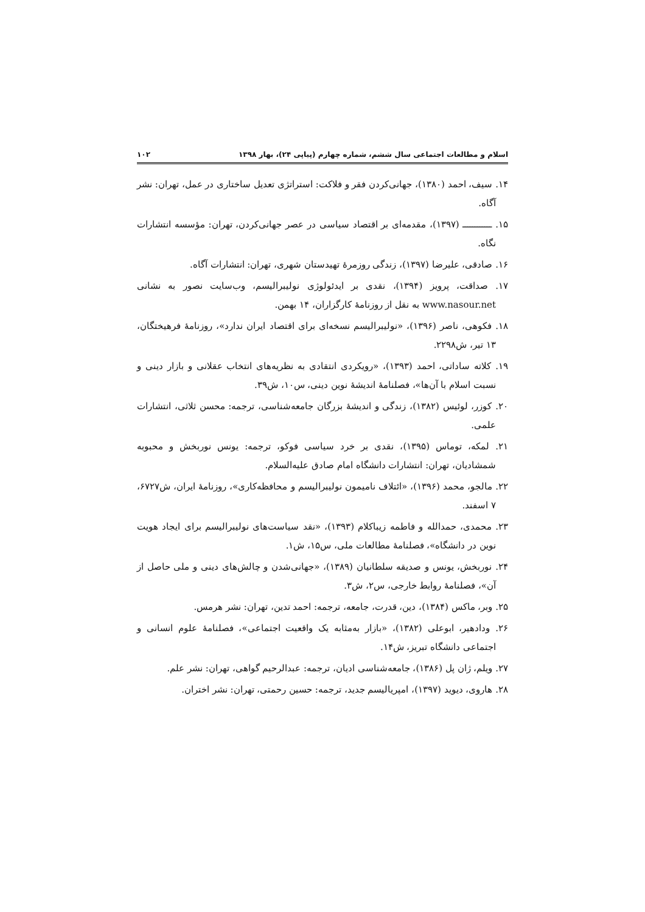اسلام و مطالعات اجتماعی سال ششم، شماره چهارم (پیاپی ۲۴)، بهار ۱۳۹۸ ۱۰۲
۱۴. سیف، احمد (۱۳۸۰)، جهانی‌کردن فقر و فلاکت: استراتژی تعدیل ساختاری در عمل، تهران: نشر آگاه.
۱۵. ــــــــــــ (۱۳۹۷)، مقدمه‌ای بر اقتصاد سیاسی در عصر جهانی‌کردن، تهران: مؤسسه انتشارات نگاه.
۱۶. صادقی، علیرضا (۱۳۹۷)، زندگی روزمرهٔ تهیدستان شهری، تهران: انتشارات آگاه.
۱۷. صداقت، پرویز (۱۳۹۴)، نقدی بر ایدئولوژی نولیبرالیسم، وب‌سایت نصور به نشانی www.nasour.net به نقل از روزنامهٔ کارگزاران، ۱۴ بهمن.
۱۸. فکوهی، ناصر (۱۳۹۶)، «نولیبرالیسم نسخه‌ای برای اقتصاد ایران ندارد»، روزنامهٔ فرهیختگان، ۱۳ تیر، ش۲۲۹۸.
۱۹. کلاته ساداتی، احمد (۱۳۹۳)، «رویکردی انتقادی به نظریه‌های انتخاب عقلانی و بازار دینی و نسبت اسلام با آن‌ها»، فصلنامهٔ اندیشهٔ نوین دینی، س۱۰، ش۳۹.
۲۰. کوزر، لوئیس (۱۳۸۲)، زندگی و اندیشهٔ بزرگان جامعه‌شناسی، ترجمه: محسن ثلاثی، انتشارات علمی.
۲۱. لمکه، توماس (۱۳۹۵)، نقدی بر خرد سیاسی فوکو، ترجمه: یونس نوربخش و محبوبه شمشادیان، تهران: انتشارات دانشگاه امام صادق علیه‌السلام.
۲۲. مالجو، محمد (۱۳۹۶)، «ائتلاف نامیمون نولیبرالیسم و محافظه‌کاری»، روزنامهٔ ایران، ش۶۷۲۷، ۷ اسفند.
۲۳. محمدی، حمدالله و فاطمه زیباکلام (۱۳۹۳)، «نقد سیاست‌های نولیبرالیسم برای ایجاد هویت نوین در دانشگاه»، فصلنامهٔ مطالعات ملی، س۱۵، ش۱.
۲۴. نوربخش، یونس و صدیقه سلطانیان (۱۳۸۹)، «جهانی‌شدن و چالش‌های دینی و ملی حاصل از آن»، فصلنامهٔ روابط خارجی، س۲، ش۳.
۲۵. وبر، ماکس (۱۳۸۴)، دین، قدرت، جامعه، ترجمه: احمد تدین، تهران: نشر هرمس.
۲۶. ودادهیر، ابوعلی (۱۳۸۲)، «بازار به‌مثابه یک واقعیت اجتماعی»، فصلنامهٔ علوم انسانی و اجتماعی دانشگاه تبریز، ش۱۴.
۲۷. ویلم، ژان پل (۱۳۸۶)، جامعه‌شناسی ادیان، ترجمه: عبدالرحیم گواهی، تهران: نشر علم.
۲۸. هاروی، دیوید (۱۳۹۷)، امپریالیسم جدید، ترجمه: حسین رحمتی، تهران: نشر اختران.